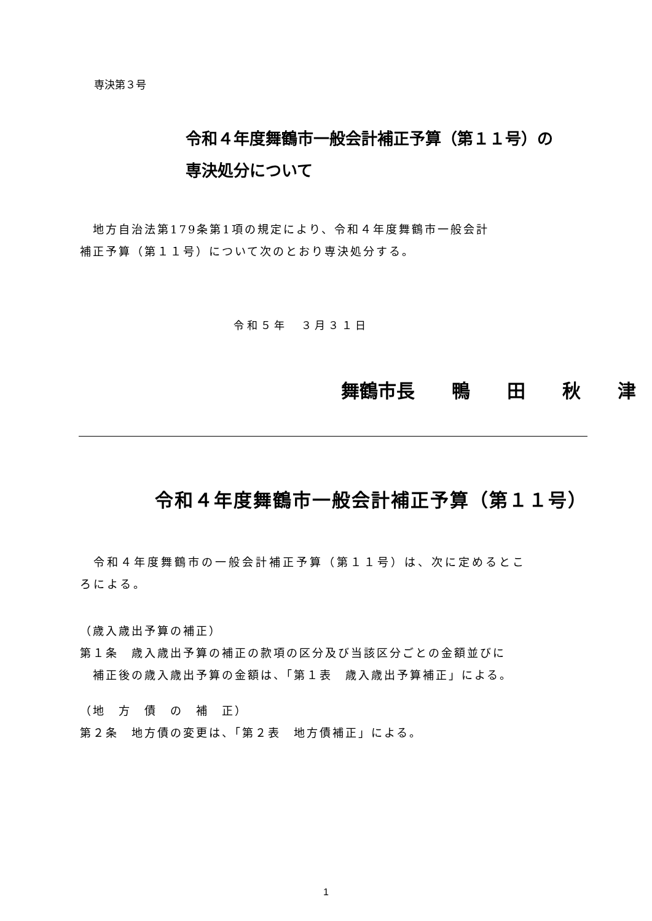専決第３号
令和４年度舞鶴市一般会計補正予算（第１１号）の
専決処分について
　地方自治法第179条第1項の規定により、令和４年度舞鶴市一般会計
補正予算（第１１号）について次のとおり専決処分する。
令和５年　３月３１日
舞鶴市長　　鴨　　田　　秋　　津
令和４年度舞鶴市一般会計補正予算（第１１号）
　令和４年度舞鶴市の一般会計補正予算（第１１号）は、次に定めるとこ
ろによる。
（歳入歳出予算の補正）
第１条　歳入歳出予算の補正の款項の区分及び当該区分ごとの金額並びに
　補正後の歳入歳出予算の金額は、「第１表　歳入歳出予算補正」による。
（地　方　債　の　補　正）
第２条　地方債の変更は、「第２表　地方債補正」による。
1